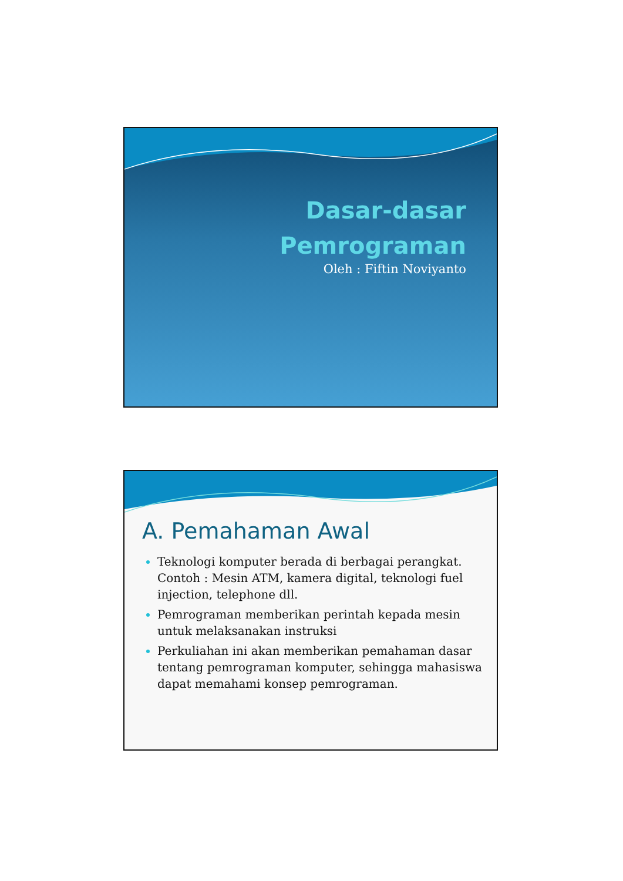Dasar-dasar
Pemrograman
Oleh : Fiftin Noviyanto
A. Pemahaman Awal
Teknologi komputer berada di berbagai perangkat. Contoh : Mesin ATM, kamera digital, teknologi fuel injection, telephone dll.
Pemrograman memberikan perintah kepada mesin untuk melaksanakan instruksi
Perkuliahan ini akan memberikan pemahaman dasar tentang pemrograman komputer, sehingga mahasiswa dapat memahami konsep pemrograman.